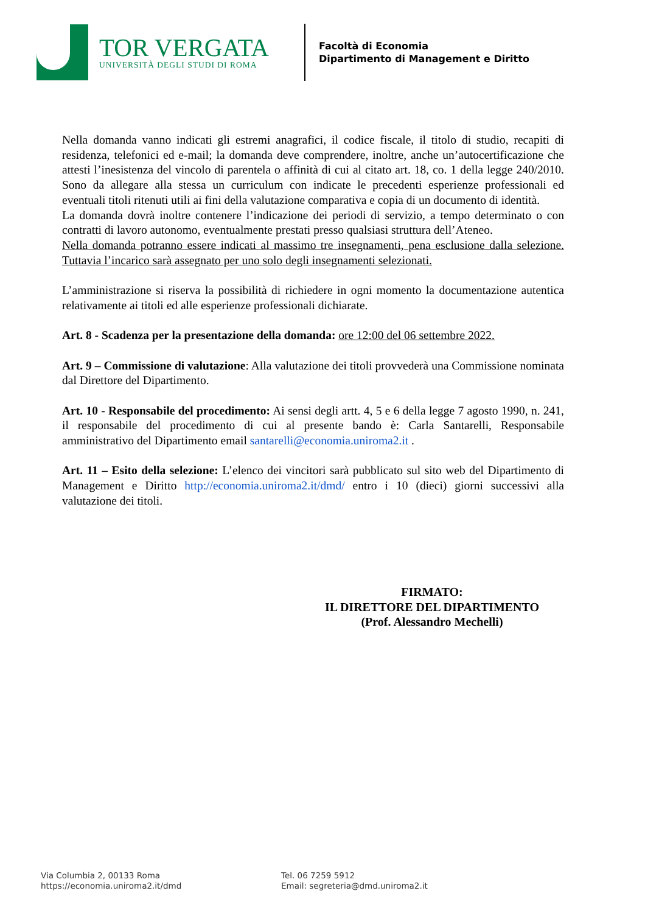TOR VERGATA
UNIVERSITÀ DEGLI STUDI DI ROMA
Facoltà di Economia
Dipartimento di Management e Diritto
Nella domanda vanno indicati gli estremi anagrafici, il codice fiscale, il titolo di studio, recapiti di residenza, telefonici ed e-mail; la domanda deve comprendere, inoltre, anche un’autocertificazione che attesti l’inesistenza del vincolo di parentela o affinità di cui al citato art. 18, co. 1 della legge 240/2010. Sono da allegare alla stessa un curriculum con indicate le precedenti esperienze professionali ed eventuali titoli ritenuti utili ai fini della valutazione comparativa e copia di un documento di identità.
La domanda dovrà inoltre contenere l’indicazione dei periodi di servizio, a tempo determinato o con contratti di lavoro autonomo, eventualmente prestati presso qualsiasi struttura dell’Ateneo.
Nella domanda potranno essere indicati al massimo tre insegnamenti, pena esclusione dalla selezione. Tuttavia l’incarico sarà assegnato per uno solo degli insegnamenti selezionati.
L’amministrazione si riserva la possibilità di richiedere in ogni momento la documentazione autentica relativamente ai titoli ed alle esperienze professionali dichiarate.
Art. 8 - Scadenza per la presentazione della domanda: ore 12:00 del 06 settembre 2022.
Art. 9 – Commissione di valutazione: Alla valutazione dei titoli provvederà una Commissione nominata dal Direttore del Dipartimento.
Art. 10 - Responsabile del procedimento: Ai sensi degli artt. 4, 5 e 6 della legge 7 agosto 1990, n. 241, il responsabile del procedimento di cui al presente bando è: Carla Santarelli, Responsabile amministrativo del Dipartimento email santarelli@economia.uniroma2.it .
Art. 11 – Esito della selezione: L’elenco dei vincitori sarà pubblicato sul sito web del Dipartimento di Management e Diritto http://economia.uniroma2.it/dmd/ entro i 10 (dieci) giorni successivi alla valutazione dei titoli.
FIRMATO:
IL DIRETTORE DEL DIPARTIMENTO
(Prof. Alessandro Mechelli)
Via Columbia 2, 00133 Roma
https://economia.uniroma2.it/dmd
Tel. 06 7259 5912
Email: segreteria@dmd.uniroma2.it